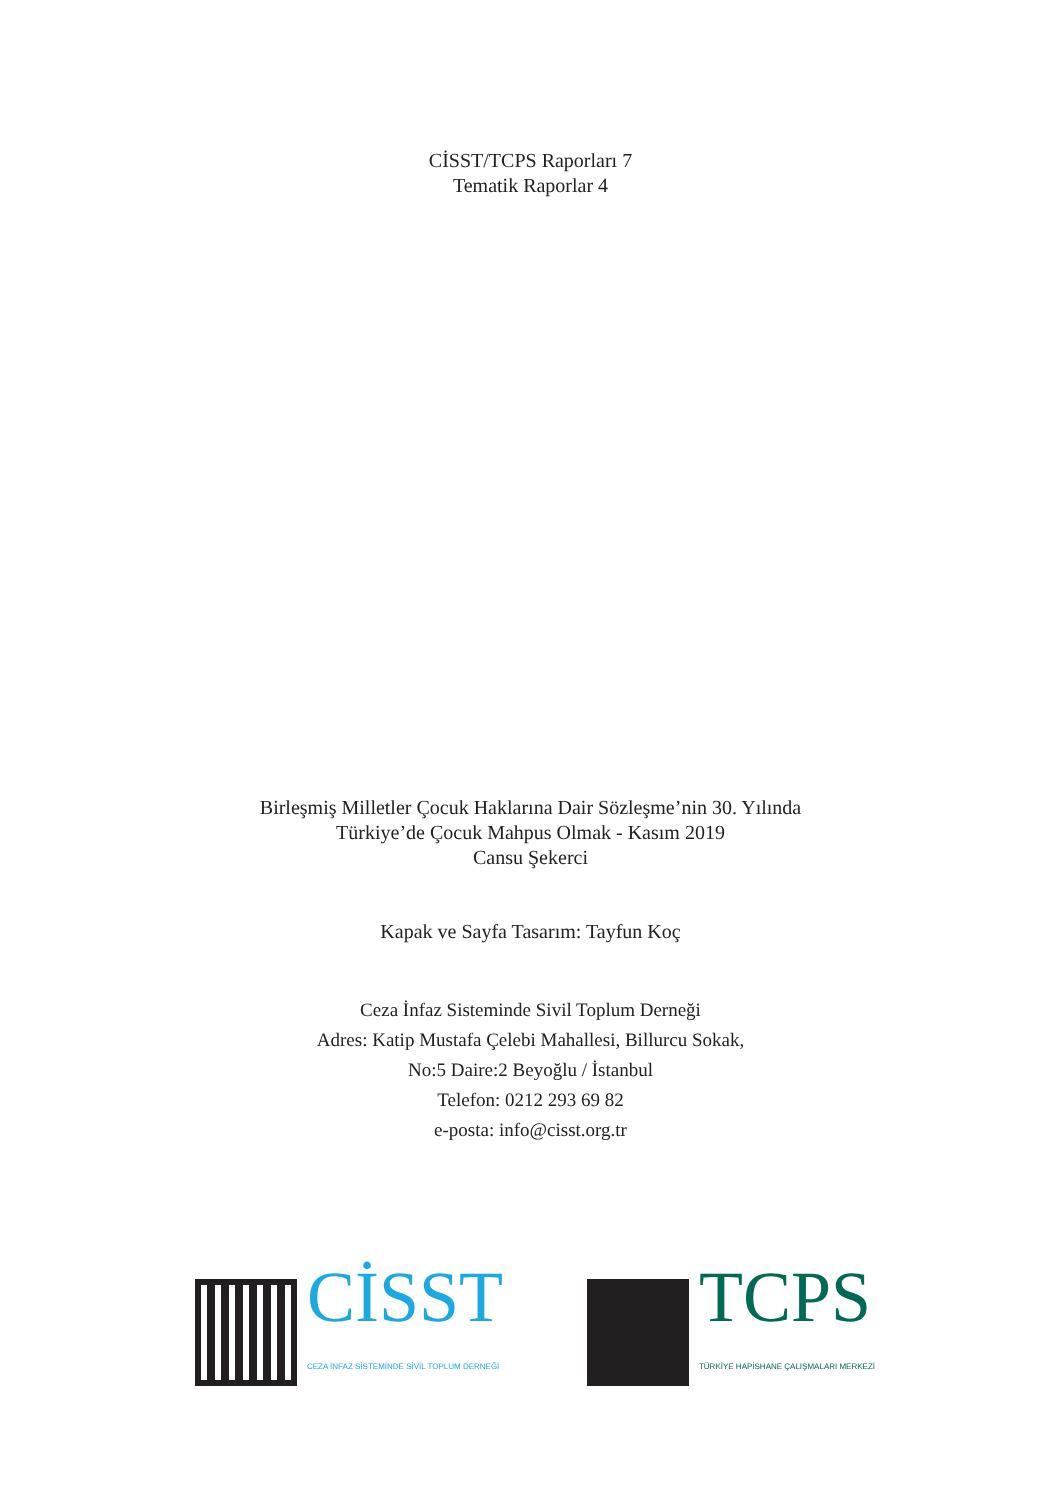CİSST/TCPS Raporları 7
Tematik Raporlar 4
Birleşmiş Milletler Çocuk Haklarına Dair Sözleşme’nin 30. Yılında
Türkiye’de Çocuk Mahpus Olmak - Kasım 2019
Cansu Şekerci
Kapak ve Sayfa Tasarım: Tayfun Koç
Ceza İnfaz Sisteminde Sivil Toplum Derneği
Adres: Katip Mustafa Çelebi Mahallesi, Billurcu Sokak,
No:5 Daire:2 Beyoğlu / İstanbul
Telefon: 0212 293 69 82
e-posta: info@cisst.org.tr
CİSST
CEZA İNFAZ SİSTEMİNDE SİVİL TOPLUM DERNEĞİ
TCPS
TÜRKİYE HAPİSHANE ÇALIŞMALARI MERKEZİ